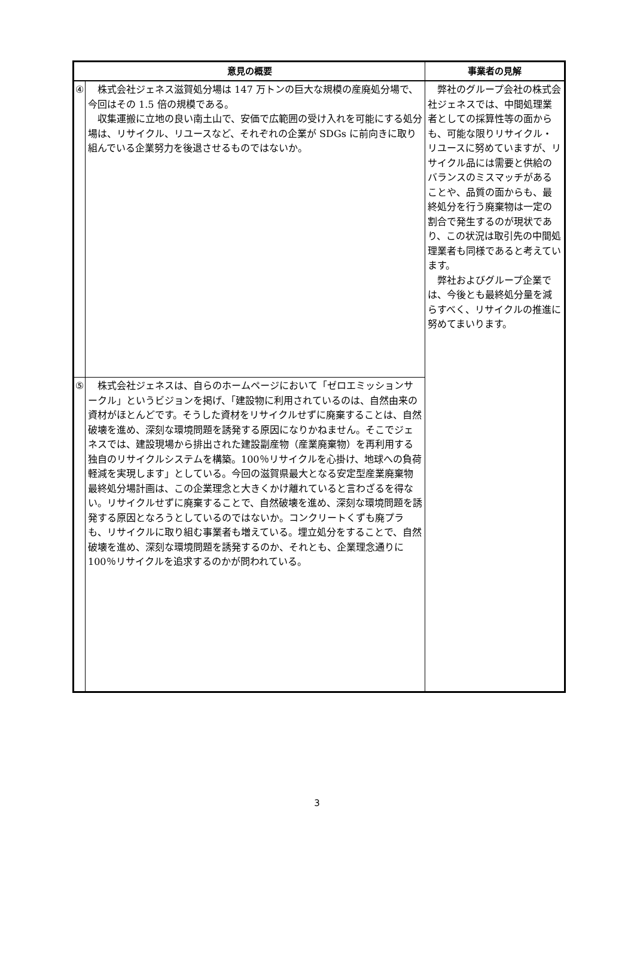| 意見の概要 | | 事業者の見解 |
| --- | --- | --- |
| ④ | 株式会社ジェネス滋賀処分場は 147 万トンの巨大な規模の産廃処分場で、今回はその 1.5 倍の規模である。 収集運搬に立地の良い南土山で、安価で広範囲の受け入れを可能にする処分場は、リサイクル、リユースなど、それぞれの企業が SDGs に前向きに取り組んでいる企業努力を後退させるものではないか。 | 弊社のグループ会社の株式会社ジェネスでは、中間処理業者としての採算性等の面からも、可能な限りリサイクル・リユースに努めていますが、リサイクル品には需要と供給のバランスのミスマッチがあることや、品質の面からも、最終処分を行う廃棄物は一定の割合で発生するのが現状であり、この状況は取引先の中間処理業者も同様であると考えています。 弊社およびグループ企業では、今後とも最終処分量を減らすべく、リサイクルの推進に努めてまいります。 |
| ⑤ | 株式会社ジェネスは、自らのホームページにおいて「ゼロエミッションサークル」というビジョンを掲げ、「建設物に利用されているのは、自然由来の資材がほとんどです。そうした資材をリサイクルせずに廃棄することは、自然破壊を進め、深刻な環境問題を誘発する原因になりかねません。そこでジェネスでは、建設現場から排出された建設副産物（産業廃棄物）を再利用する独自のリサイクルシステムを構築。100％リサイクルを心掛け、地球への負荷軽減を実現します」としている。今回の滋賀県最大となる安定型産業廃棄物最終処分場計画は、この企業理念と大きくかけ離れていると言わざるを得ない。リサイクルせずに廃棄することで、自然破壊を進め、深刻な環境問題を誘発する原因となろうとしているのではないか。コンクリートくずも廃プラも、リサイクルに取り組む事業者も増えている。埋立処分をすることで、自然破壊を進め、深刻な環境問題を誘発するのか、それとも、企業理念通りに 100％リサイクルを追求するのかが問われている。 | |
3